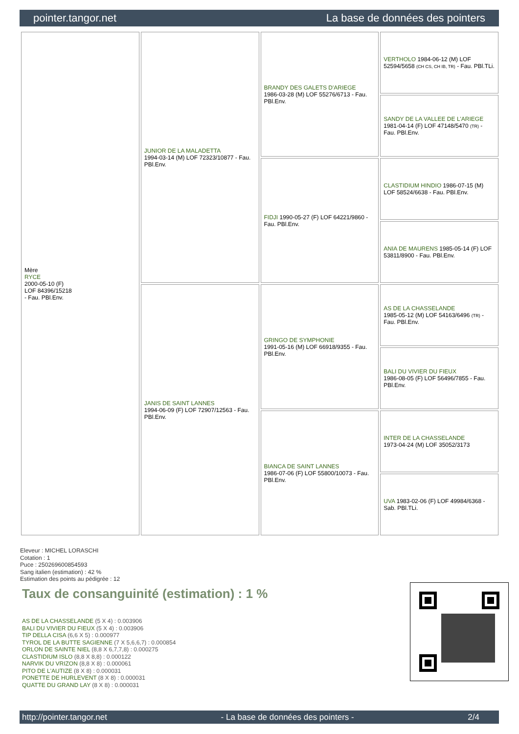pointer.tangor.net La base de données des pointers
| Mère RYCE 2000-05-10 (F) LOF 84396/15218 - Fau. PBl.Env. | JUNIOR DE LA MALADETTA 1994-03-14 (M) LOF 72323/10877 - Fau. PBl.Env. | BRANDY DES GALETS D'ARIEGE 1986-03-28 (M) LOF 55276/6713 - Fau. PBl.Env. | VERTHOLO 1984-06-12 (M) LOF 52594/5658 (CH CS, CH IB, TR) - Fau. PBl.TLi. |
| | | | SANDY DE LA VALLEE DE L'ARIEGE 1981-04-14 (F) LOF 47148/5470 (TR) - Fau. PBl.Env. |
| | | FIDJI 1990-05-27 (F) LOF 64221/9860 - Fau. PBl.Env. | CLASTIDIUM HINDIO 1986-07-15 (M) LOF 58524/6638 - Fau. PBl.Env. |
| | | | ANIA DE MAURENS 1985-05-14 (F) LOF 53811/8900 - Fau. PBl.Env. |
| | JANIS DE SAINT LANNES 1994-06-09 (F) LOF 72907/12563 - Fau. PBl.Env. | GRINGO DE SYMPHONIE 1991-05-16 (M) LOF 66918/9355 - Fau. PBl.Env. | AS DE LA CHASSELANDE 1985-05-12 (M) LOF 54163/6496 (TR) - Fau. PBl.Env. |
| | | | BALI DU VIVIER DU FIEUX 1986-08-05 (F) LOF 56496/7855 - Fau. PBl.Env. |
| | | BIANCA DE SAINT LANNES 1986-07-06 (F) LOF 55800/10073 - Fau. PBl.Env. | INTER DE LA CHASSELANDE 1973-04-24 (M) LOF 35052/3173 |
| | | | UVA 1983-02-06 (F) LOF 49984/6368 - Sab. PBl.TLi. |
Eleveur : MICHEL LORASCHI
Cotation : 1
Puce : 250269600854593
Sang italien (estimation) : 42 %
Estimation des points au pédigrée : 12
Taux de consanguinité (estimation) : 1 %
AS DE LA CHASSELANDE (5 X 4) : 0.003906
BALI DU VIVIER DU FIEUX (5 X 4) : 0.003906
TIP DELLA CISA (6,6 X 5) : 0.000977
TYROL DE LA BUTTE SAGIENNE (7 X 5,6,6,7) : 0.000854
ORLON DE SAINTE NIEL (8,8 X 6,7,7,8) : 0.000275
CLASTIDIUM ISLO (8,8 X 8,8) : 0.000122
NARVIK DU VRIZON (8,8 X 8) : 0.000061
PITO DE L'AUTIZE (8 X 8) : 0.000031
PONETTE DE HURLEVENT (8 X 8) : 0.000031
QUATTE DU GRAND LAY (8 X 8) : 0.000031
http://pointer.tangor.net - La base de données des pointers - 2/4